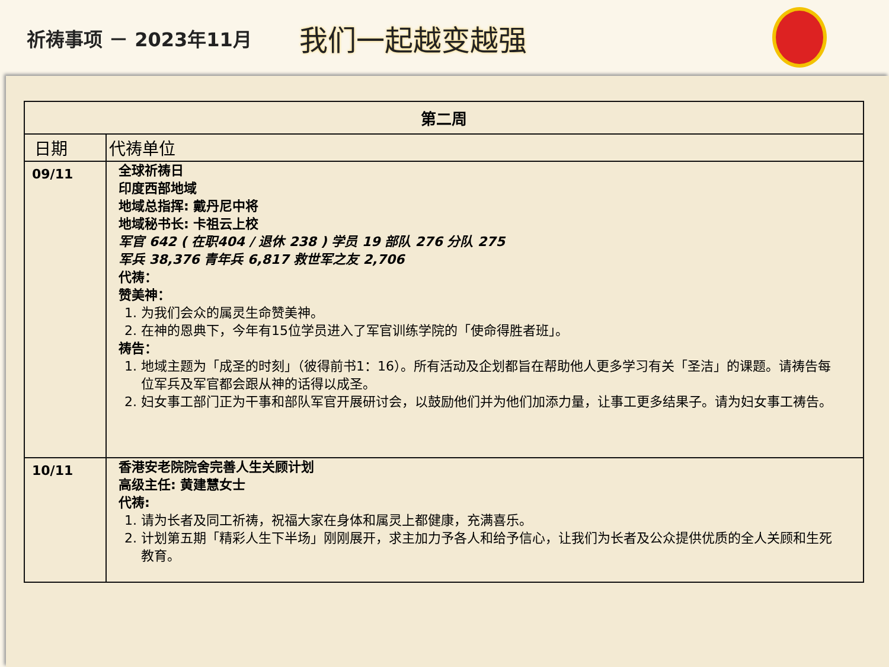祈祷事项 － 2023年11月
我们一起越变越强
| 第二周 | |
| --- | --- |
| 日期 | 代祷单位 |
| 09/11 | 全球祈祷日 印度西部地域 地域总指挥: 戴丹尼中将 地域秘书长: 卡祖云上校 军官 642 ( 在职404 / 退休 238 ) 学员 19 部队 276 分队 275 军兵 38,376 青年兵 6,817 救世军之友 2,706 代祷： 赞美神： 1. 为我们会众的属灵生命赞美神。 2. 在神的恩典下，今年有15位学员进入了军官训练学院的「使命得胜者班」。 祷告： 1. 地域主题为「成圣的时刻」（彼得前书1：16）。所有活动及企划都旨在帮助他人更多学习有关「圣洁」的课题。请祷告每位军兵及军官都会跟从神的话得以成圣。 2. 妇女事工部门正为干事和部队军官开展研讨会，以鼓励他们并为他们加添力量，让事工更多结果子。请为妇女事工祷告。 |
| 10/11 | 香港安老院院舍完善人生关顾计划 高级主任: 黄建慧女士 代祷: 1. 请为长者及同工祈祷，祝福大家在身体和属灵上都健康，充满喜乐。 2. 计划第五期「精彩人生下半场」刚刚展开，求主加力予各人和给予信心，让我们为长者及公众提供优质的全人关顾和生死教育。 |